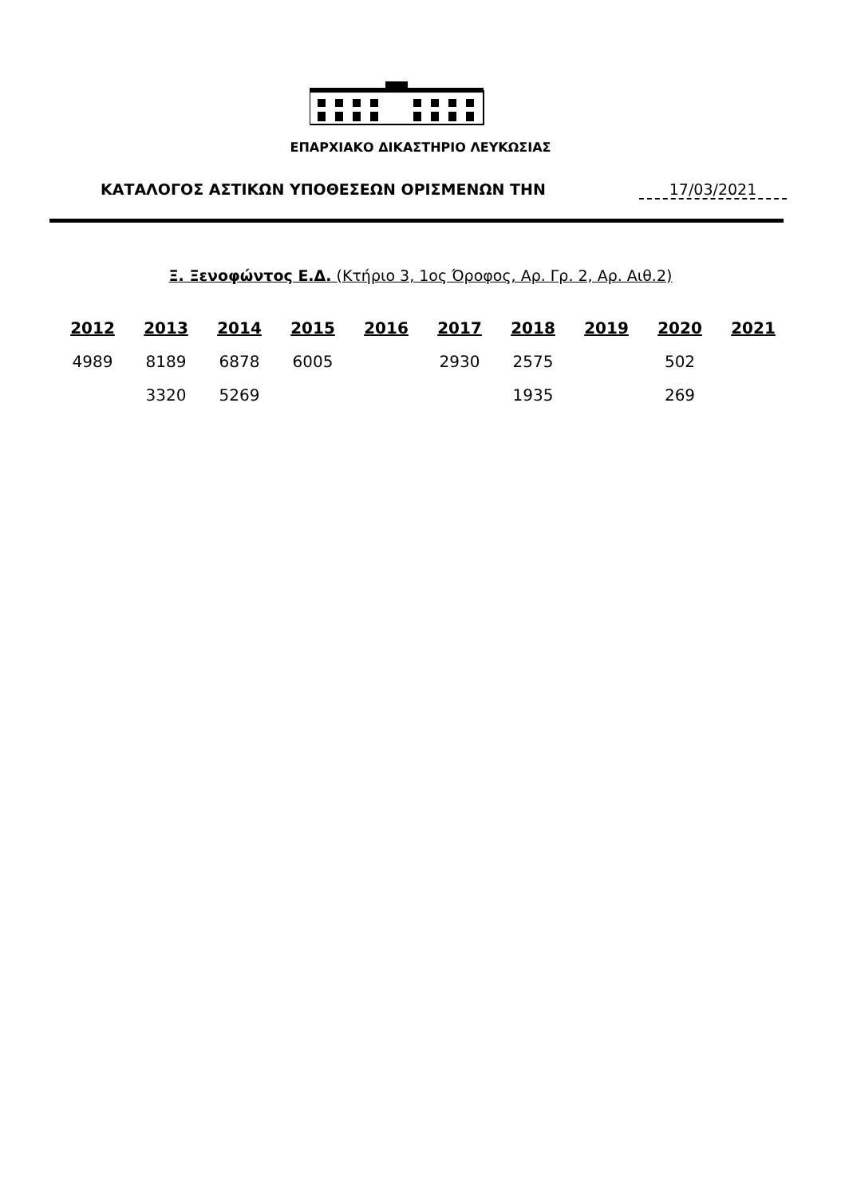ΕΠΑΡΧΙΑΚΟ ΔΙΚΑΣΤΗΡΙΟ ΛΕΥΚΩΣΙΑΣ
ΚΑΤΑΛΟΓΟΣ ΑΣΤΙΚΩΝ ΥΠΟΘΕΣΕΩΝ ΟΡΙΣΜΕΝΩΝ ΤΗΝ 17/03/2021
Ξ. Ξενοφώντος Ε.Δ. (Κτήριο 3, 1ος Όροφος, Αρ. Γρ. 2, Αρ. Αιθ.2)
| 2012 | 2013 | 2014 | 2015 | 2016 | 2017 | 2018 | 2019 | 2020 | 2021 |
| --- | --- | --- | --- | --- | --- | --- | --- | --- | --- |
| 4989 | 8189 | 6878 | 6005 | | 2930 | 2575 | | 502 | |
| | 3320 | 5269 | | | | 1935 | | 269 | |